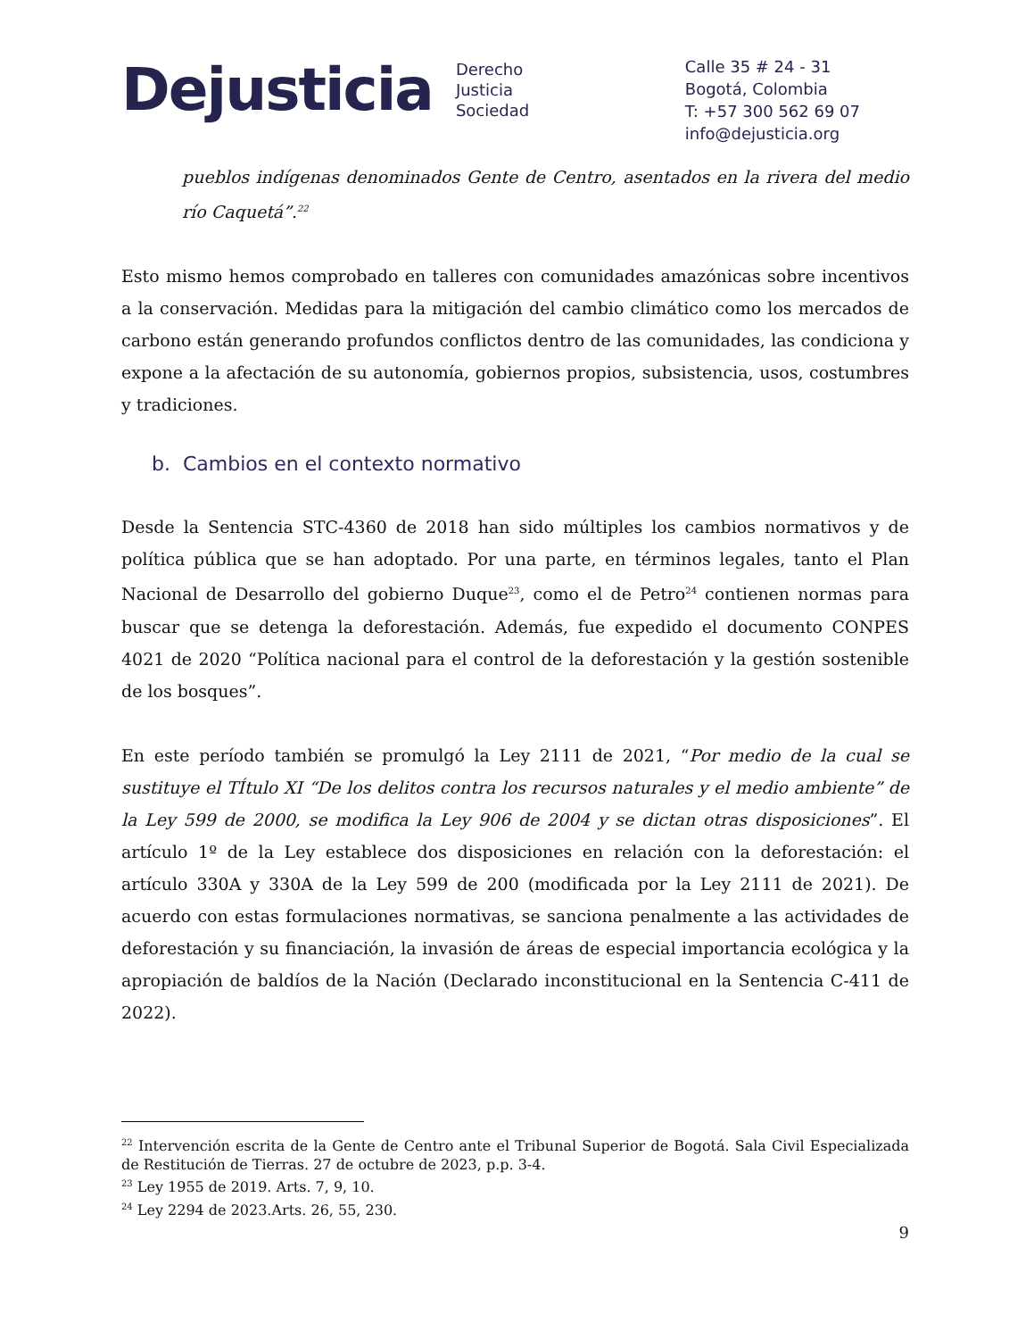Dejusticia Derecho
Justicia
Sociedad
Calle 35 # 24 - 31
Bogotá, Colombia
T: +57 300 562 69 07
info@dejusticia.org
pueblos indígenas denominados Gente de Centro, asentados en la rivera del medio río Caquetá”.<sup>22</sup>
Esto mismo hemos comprobado en talleres con comunidades amazónicas sobre incentivos a la conservación. Medidas para la mitigación del cambio climático como los mercados de carbono están generando profundos conflictos dentro de las comunidades, las condiciona y expone a la afectación de su autonomía, gobiernos propios, subsistencia, usos, costumbres y tradiciones.
b. Cambios en el contexto normativo
Desde la Sentencia STC-4360 de 2018 han sido múltiples los cambios normativos y de política pública que se han adoptado. Por una parte, en términos legales, tanto el Plan Nacional de Desarrollo del gobierno Duque<sup>23</sup>, como el de Petro<sup>24</sup> contienen normas para buscar que se detenga la deforestación. Además, fue expedido el documento CONPES 4021 de 2020 “Política nacional para el control de la deforestación y la gestión sostenible de los bosques”.
En este período también se promulgó la Ley 2111 de 2021, “Por medio de la cual se sustituye el TÍtulo XI “De los delitos contra los recursos naturales y el medio ambiente” de la Ley 599 de 2000, se modifica la Ley 906 de 2004 y se dictan otras disposiciones”. El artículo 1º de la Ley establece dos disposiciones en relación con la deforestación: el artículo 330A y 330A de la Ley 599 de 200 (modificada por la Ley 2111 de 2021). De acuerdo con estas formulaciones normativas, se sanciona penalmente a las actividades de deforestación y su financiación, la invasión de áreas de especial importancia ecológica y la apropiación de baldíos de la Nación (Declarado inconstitucional en la Sentencia C-411 de 2022).
<sup>22</sup> Intervención escrita de la Gente de Centro ante el Tribunal Superior de Bogotá. Sala Civil Especializada de Restitución de Tierras. 27 de octubre de 2023, p.p. 3-4.
<sup>23</sup> Ley 1955 de 2019. Arts. 7, 9, 10.
<sup>24</sup> Ley 2294 de 2023.Arts. 26, 55, 230.
9